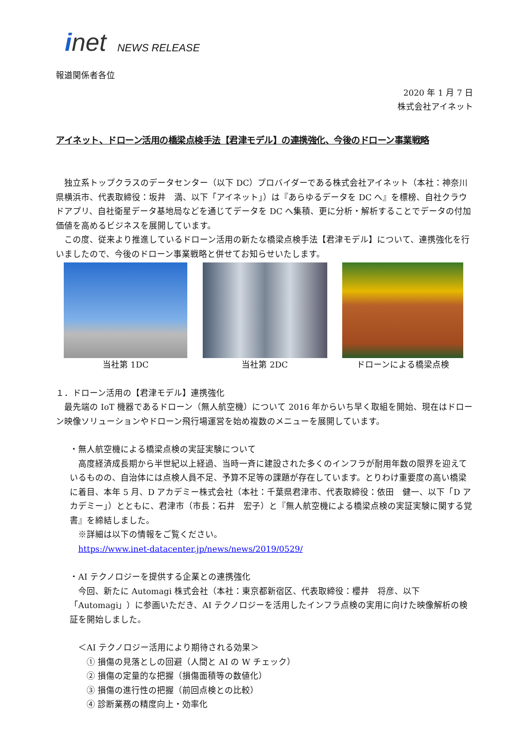inet NEWS RELEASE
報道関係者各位
2020 年 1 月 7 日
株式会社アイネット
アイネット、ドローン活用の橋梁点検手法【君津モデル】の連携強化、今後のドローン事業戦略
　独立系トップクラスのデータセンター（以下 DC）プロバイダーである株式会社アイネット（本社：神奈川県横浜市、代表取締役：坂井　満、以下「アイネット」）は『あらゆるデータを DC へ』を標榜、自社クラウドアプリ、自社衛星データ基地局などを通じてデータを DC へ集積、更に分析・解析することでデータの付加価値を高めるビジネスを展開しています。
　この度、従来より推進しているドローン活用の新たな橋梁点検手法【君津モデル】について、連携強化を行いましたので、今後のドローン事業戦略と併せてお知らせいたします。
当社第 1DC 当社第 2DC ドローンによる橋梁点検
１．ドローン活用の【君津モデル】連携強化
　最先端の IoT 機器であるドローン（無人航空機）について 2016 年からいち早く取組を開始、現在はドローン映像ソリューションやドローン飛行場運営を始め複数のメニューを展開しています。
・無人航空機による橋梁点検の実証実験について
　高度経済成長期から半世紀以上経過、当時一斉に建設された多くのインフラが耐用年数の限界を迎えているものの、自治体には点検人員不足、予算不足等の課題が存在しています。とりわけ重要度の高い橋梁に着目、本年 5 月、D アカデミー株式会社（本社：千葉県君津市、代表取締役：依田　健一、以下「D アカデミー」）とともに、君津市（市長：石井　宏子）と『無人航空機による橋梁点検の実証実験に関する覚書』を締結しました。
　※詳細は以下の情報をご覧ください。
　https://www.inet-datacenter.jp/news/news/2019/0529/
・AI テクノロジーを提供する企業との連携強化
　今回、新たに Automagi 株式会社（本社：東京都新宿区、代表取締役：櫻井　将彦、以下「Automagi」）に参画いただき、AI テクノロジーを活用したインフラ点検の実用に向けた映像解析の検証を開始しました。
　＜AI テクノロジー活用により期待される効果＞
　　① 損傷の見落としの回避（人間と AI の W チェック）
　　② 損傷の定量的な把握（損傷面積等の数値化）
　　③ 損傷の進行性の把握（前回点検との比較）
　　④ 診断業務の精度向上・効率化